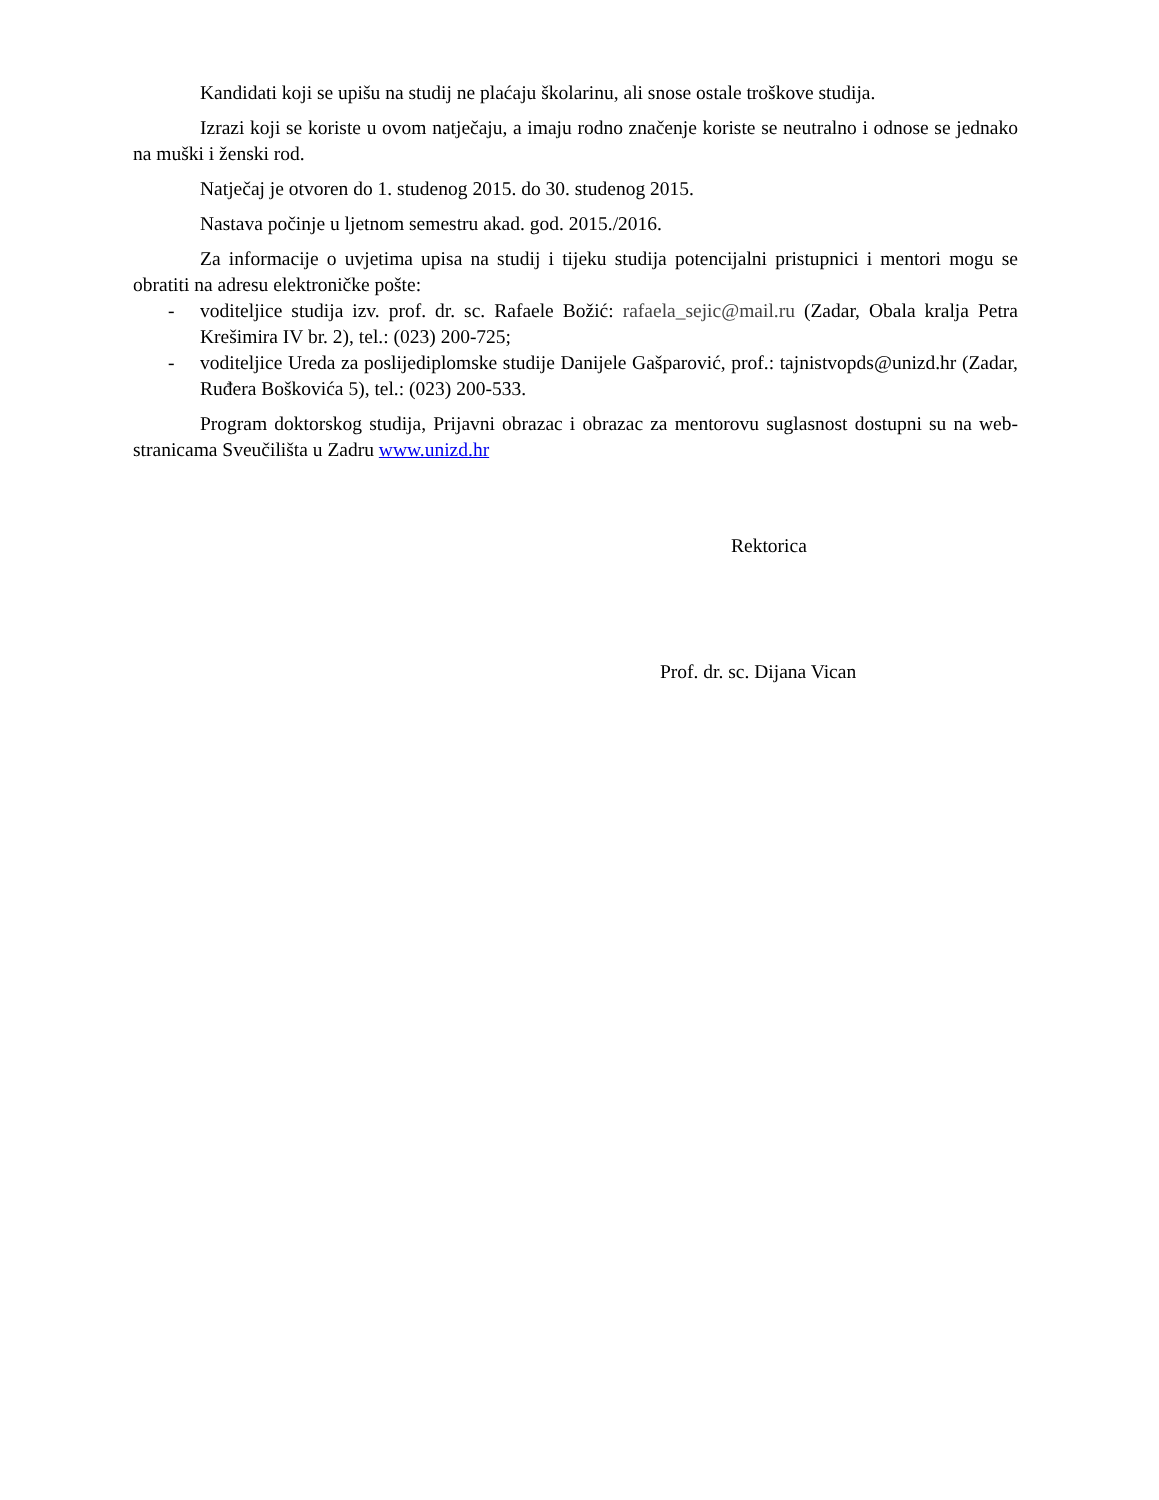Kandidati koji se upišu na studij ne plaćaju školarinu, ali snose ostale troškove studija.
Izrazi koji se koriste u ovom natječaju, a imaju rodno značenje koriste se neutralno i odnose se jednako na muški i ženski rod.
Natječaj je otvoren do 1. studenog 2015. do 30. studenog 2015.
Nastava počinje u ljetnom semestru akad. god. 2015./2016.
Za informacije o uvjetima upisa na studij i tijeku studija potencijalni pristupnici i mentori mogu se obratiti na adresu elektroničke pošte:
- voditeljice studija izv. prof. dr. sc. Rafaele Božić: rafaela_sejic@mail.ru (Zadar, Obala kralja Petra Krešimira IV br. 2), tel.: (023) 200-725;
- voditeljice Ureda za poslijediplomske studije Danijele Gašparović, prof.: tajnistvopds@unizd.hr (Zadar, Ruđera Boškovića 5), tel.: (023) 200-533.
Program doktorskog studija, Prijavni obrazac i obrazac za mentorovu suglasnost dostupni su na web-stranicama Sveučilišta u Zadru www.unizd.hr
Rektorica
Prof. dr. sc. Dijana Vican